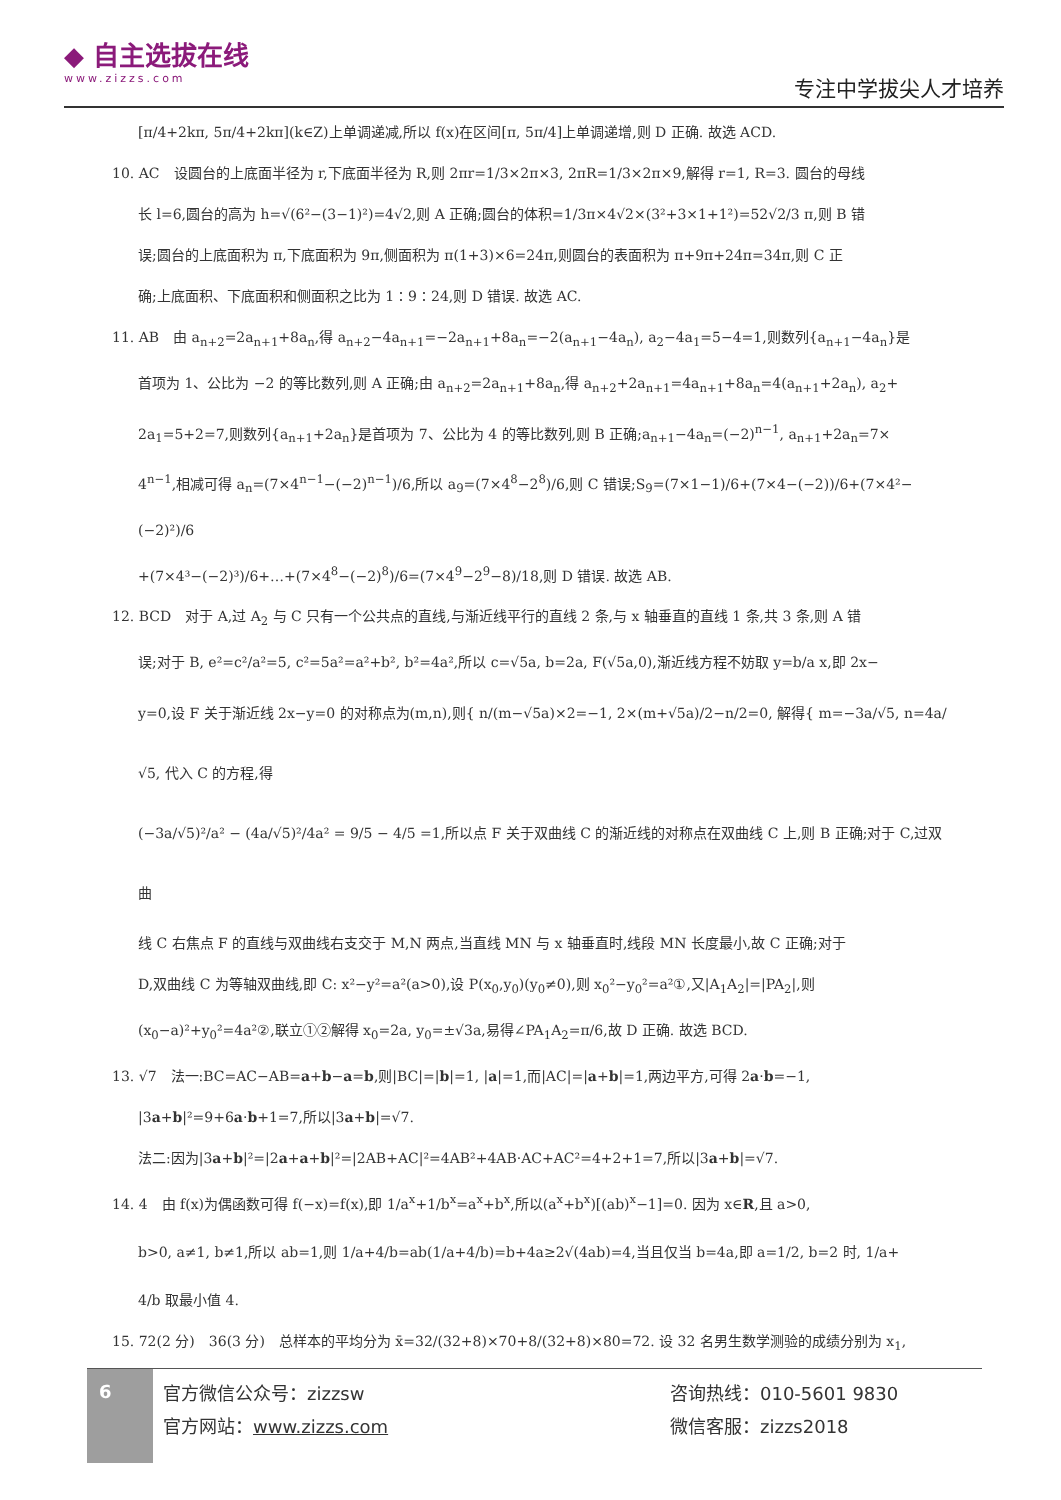◆ 自主选拔在线
www.zizzs.com
专注中学拔尖人才培养
[π/4+2kπ, 5π/4+2kπ](k∈Z)上单调递减,所以 f(x)在区间[π, 5π/4]上单调递增,则 D 正确. 故选 ACD.
10. AC　设圆台的上底面半径为 r,下底面半径为 R,则 2πr=1/3×2π×3, 2πR=1/3×2π×9,解得 r=1, R=3. 圆台的母线
长 l=6,圆台的高为 h=√(6²−(3−1)²)=4√2,则 A 正确;圆台的体积=1/3π×4√2×(3²+3×1+1²)=52√2/3 π,则 B 错
误;圆台的上底面积为 π,下底面积为 9π,侧面积为 π(1+3)×6=24π,则圆台的表面积为 π+9π+24π=34π,则 C 正
确;上底面积、下底面积和侧面积之比为 1∶9∶24,则 D 错误. 故选 AC.
11. AB　由 a<sub>n+2</sub>=2a<sub>n+1</sub>+8a<sub>n</sub>,得 a<sub>n+2</sub>−4a<sub>n+1</sub>=−2a<sub>n+1</sub>+8a<sub>n</sub>=−2(a<sub>n+1</sub>−4a<sub>n</sub>), a<sub>2</sub>−4a<sub>1</sub>=5−4=1,则数列{a<sub>n+1</sub>−4a<sub>n</sub>}是
首项为 1、公比为 −2 的等比数列,则 A 正确;由 a<sub>n+2</sub>=2a<sub>n+1</sub>+8a<sub>n</sub>,得 a<sub>n+2</sub>+2a<sub>n+1</sub>=4a<sub>n+1</sub>+8a<sub>n</sub>=4(a<sub>n+1</sub>+2a<sub>n</sub>), a<sub>2</sub>+
2a<sub>1</sub>=5+2=7,则数列{a<sub>n+1</sub>+2a<sub>n</sub>}是首项为 7、公比为 4 的等比数列,则 B 正确;a<sub>n+1</sub>−4a<sub>n</sub>=(−2)<sup>n−1</sup>, a<sub>n+1</sub>+2a<sub>n</sub>=7×
4<sup>n−1</sup>,相减可得 a<sub>n</sub>=(7×4<sup>n−1</sup>−(−2)<sup>n−1</sup>)/6,所以 a<sub>9</sub>=(7×4<sup>8</sup>−2<sup>8</sup>)/6,则 C 错误;S<sub>9</sub>=(7×1−1)/6+(7×4−(−2))/6+(7×4²−(−2)²)/6
+(7×4³−(−2)³)/6+…+(7×4<sup>8</sup>−(−2)<sup>8</sup>)/6=(7×4<sup>9</sup>−2<sup>9</sup>−8)/18,则 D 错误. 故选 AB.
12. BCD　对于 A,过 A<sub>2</sub> 与 C 只有一个公共点的直线,与渐近线平行的直线 2 条,与 x 轴垂直的直线 1 条,共 3 条,则 A 错
误;对于 B, e²=c²/a²=5, c²=5a²=a²+b², b²=4a²,所以 c=√5a, b=2a, F(√5a,0),渐近线方程不妨取 y=b/a x,即 2x−
y=0,设 F 关于渐近线 2x−y=0 的对称点为(m,n),则{ n/(m−√5a)×2=−1, 2×(m+√5a)/2−n/2=0, 解得{ m=−3a/√5, n=4a/√5, 代入 C 的方程,得
(−3a/√5)²/a² − (4a/√5)²/4a² = 9/5 − 4/5 =1,所以点 F 关于双曲线 C 的渐近线的对称点在双曲线 C 上,则 B 正确;对于 C,过双曲
线 C 右焦点 F 的直线与双曲线右支交于 M,N 两点,当直线 MN 与 x 轴垂直时,线段 MN 长度最小,故 C 正确;对于
D,双曲线 C 为等轴双曲线,即 C: x²−y²=a²(a>0),设 P(x<sub>0</sub>,y<sub>0</sub>)(y<sub>0</sub>≠0),则 x<sub>0</sub>²−y<sub>0</sub>²=a²①,又|A<sub>1</sub>A<sub>2</sub>|=|PA<sub>2</sub>|,则
(x<sub>0</sub>−a)²+y<sub>0</sub>²=4a²②,联立①②解得 x<sub>0</sub>=2a, y<sub>0</sub>=±√3a,易得∠PA<sub>1</sub>A<sub>2</sub>=π/6,故 D 正确. 故选 BCD.
13. √7　法一:BC=AC−AB=a+b−a=b,则|BC|=|b|=1, |a|=1,而|AC|=|a+b|=1,两边平方,可得 2a·b=−1,
|3a+b|²=9+6a·b+1=7,所以|3a+b|=√7.
法二:因为|3a+b|²=|2a+a+b|²=|2AB+AC|²=4AB²+4AB·AC+AC²=4+2+1=7,所以|3a+b|=√7.
14. 4　由 f(x)为偶函数可得 f(−x)=f(x),即 1/a<sup>x</sup>+1/b<sup>x</sup>=a<sup>x</sup>+b<sup>x</sup>,所以(a<sup>x</sup>+b<sup>x</sup>)[(ab)<sup>x</sup>−1]=0. 因为 x∈R,且 a>0,
b>0, a≠1, b≠1,所以 ab=1,则 1/a+4/b=ab(1/a+4/b)=b+4a≥2√(4ab)=4,当且仅当 b=4a,即 a=1/2, b=2 时, 1/a+
4/b 取最小值 4.
15. 72(2 分)　36(3 分)　总样本的平均分为 x̄=32/(32+8)×70+8/(32+8)×80=72. 设 32 名男生数学测验的成绩分别为 x<sub>1</sub>,
6
官方微信公众号：zizzsw
官方网站：www.zizzs.com
咨询热线：010-5601 9830
微信客服：zizzs2018